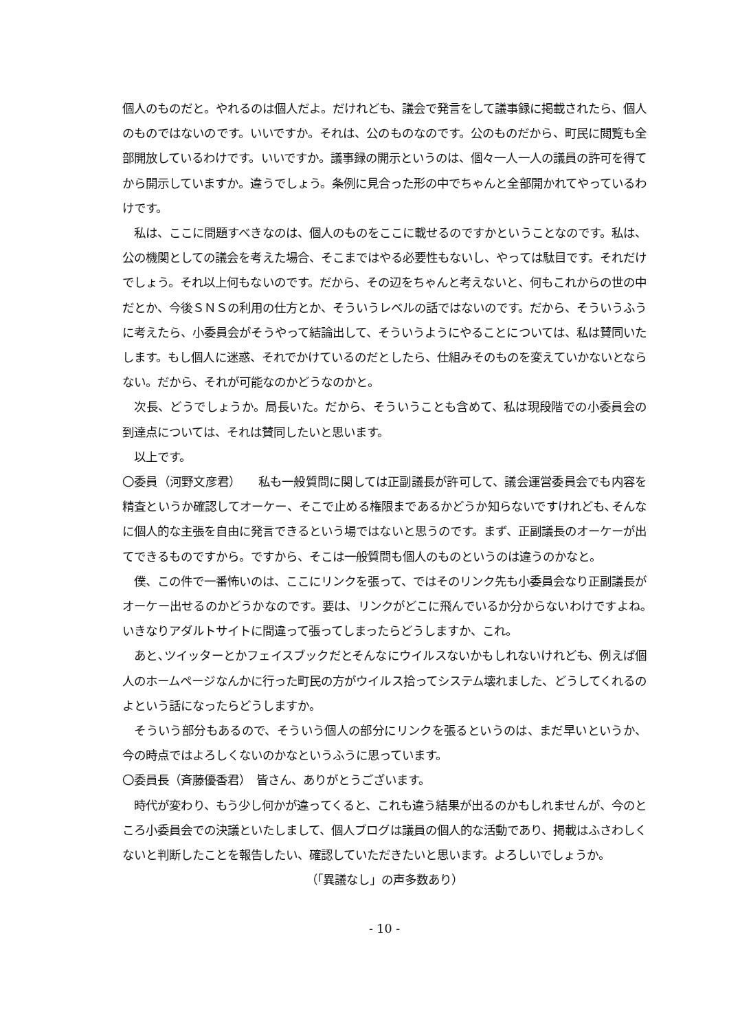個人のものだと。やれるのは個人だよ。だけれども、議会で発言をして議事録に掲載されたら、個人のものではないのです。いいですか。それは、公のものなのです。公のものだから、町民に閲覧も全部開放しているわけです。いいですか。議事録の開示というのは、個々一人一人の議員の許可を得てから開示していますか。違うでしょう。条例に見合った形の中でちゃんと全部開かれてやっているわけです。
　私は、ここに問題すべきなのは、個人のものをここに載せるのですかということなのです。私は、公の機関としての議会を考えた場合、そこまではやる必要性もないし、やっては駄目です。それだけでしょう。それ以上何もないのです。だから、その辺をちゃんと考えないと、何もこれからの世の中だとか、今後ＳＮＳの利用の仕方とか、そういうレベルの話ではないのです。だから、そういうふうに考えたら、小委員会がそうやって結論出して、そういうようにやることについては、私は賛同いたします。もし個人に迷惑、それでかけているのだとしたら、仕組みそのものを変えていかないとならない。だから、それが可能なのかどうなのかと。
　次長、どうでしょうか。局長いた。だから、そういうことも含めて、私は現段階での小委員会の到達点については、それは賛同したいと思います。
　以上です。
〇委員（河野文彦君）　　私も一般質問に関しては正副議長が許可して、議会運営委員会でも内容を精査というか確認してオーケー、そこで止める権限まであるかどうか知らないですけれども､そんなに個人的な主張を自由に発言できるという場ではないと思うのです。まず、正副議長のオーケーが出てできるものですから。ですから、そこは一般質問も個人のものというのは違うのかなと。
　僕、この件で一番怖いのは、ここにリンクを張って、ではそのリンク先も小委員会なり正副議長がオーケー出せるのかどうかなのです。要は、リンクがどこに飛んでいるか分からないわけですよね｡いきなりアダルトサイトに間違って張ってしまったらどうしますか、これ。
　あと､ツイッターとかフェイスブックだとそんなにウイルスないかもしれないけれども、例えば個人のホームページなんかに行った町民の方がウイルス拾ってシステム壊れました、どうしてくれるのよという話になったらどうしますか。
　そういう部分もあるので、そういう個人の部分にリンクを張るというのは、まだ早いというか、今の時点ではよろしくないのかなというふうに思っています。
〇委員長（斉藤優香君）　皆さん、ありがとうございます。
　時代が変わり、もう少し何かが違ってくると、これも違う結果が出るのかもしれませんが、今のところ小委員会での決議といたしまして、個人ブログは議員の個人的な活動であり、掲載はふさわしくないと判断したことを報告したい、確認していただきたいと思います。よろしいでしょうか。
（「異議なし」の声多数あり）
- 10 -